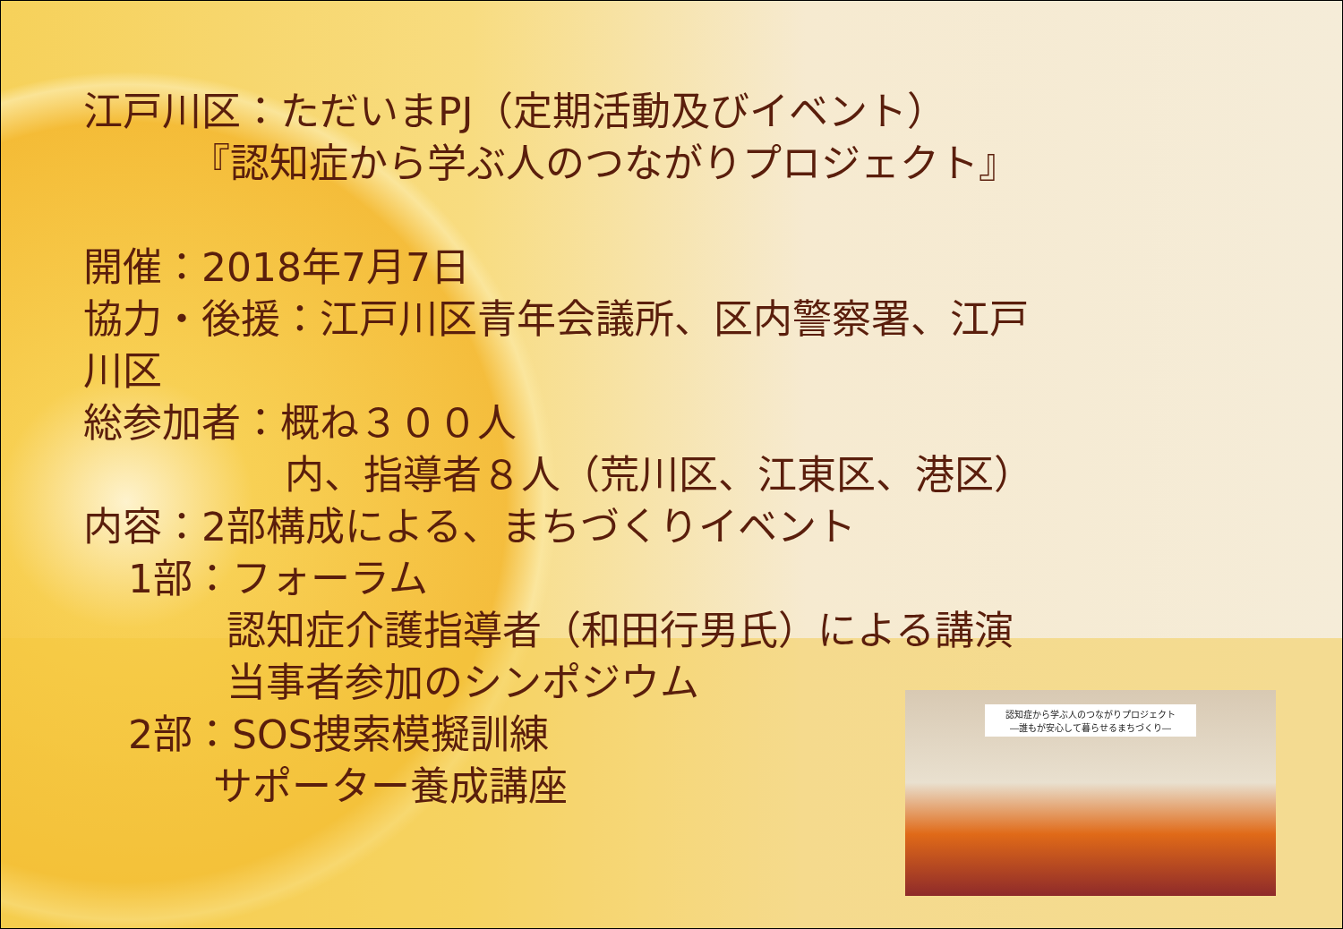江戸川区：ただいまPJ（定期活動及びイベント）
『認知症から学ぶ人のつながりプロジェクト』
開催：2018年7月7日
協力・後援：江戸川区青年会議所、区内警察署、江戸
川区
総参加者：概ね３００人
内、指導者８人（荒川区、江東区、港区）
内容：2部構成による、まちづくりイベント
1部：フォーラム
認知症介護指導者（和田行男氏）による講演
当事者参加のシンポジウム
2部：SOS捜索模擬訓練
サポーター養成講座
認知症から学ぶ人のつながりプロジェクト
―誰もが安心して暮らせるまちづくり―